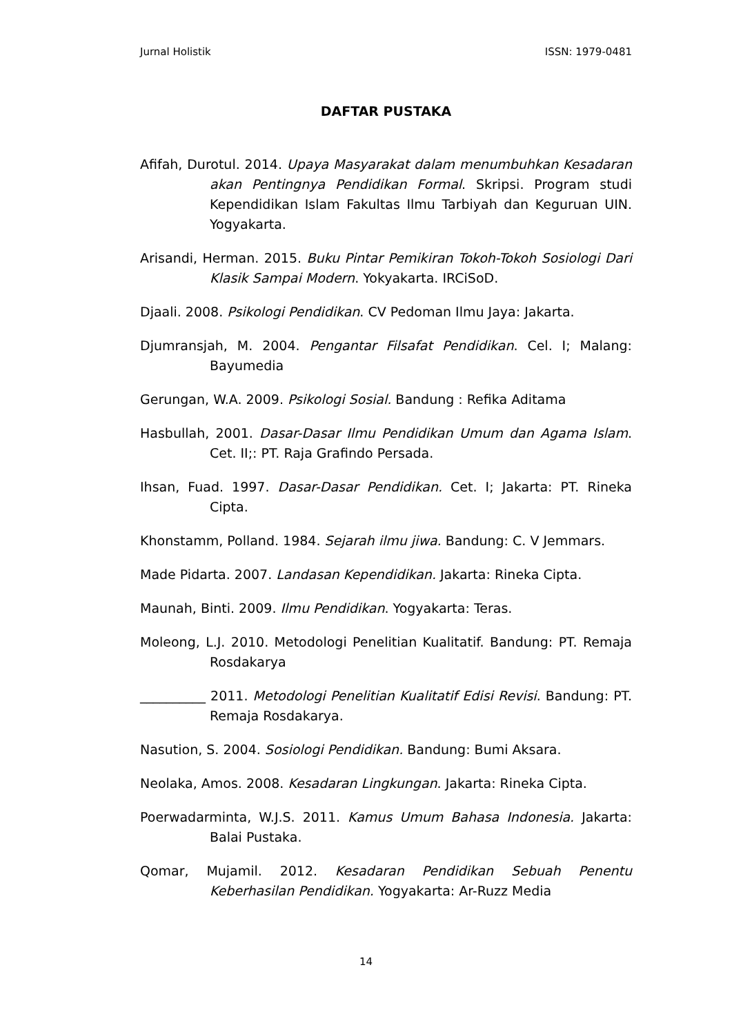Jurnal Holistik ISSN: 1979-0481
DAFTAR PUSTAKA
Afifah, Durotul. 2014. Upaya Masyarakat dalam menumbuhkan Kesadaran akan Pentingnya Pendidikan Formal. Skripsi. Program studi Kependidikan Islam Fakultas Ilmu Tarbiyah dan Keguruan UIN. Yogyakarta.
Arisandi, Herman. 2015. Buku Pintar Pemikiran Tokoh-Tokoh Sosiologi Dari Klasik Sampai Modern. Yokyakarta. IRCiSoD.
Djaali. 2008. Psikologi Pendidikan. CV Pedoman Ilmu Jaya: Jakarta.
Djumransjah, M. 2004. Pengantar Filsafat Pendidikan. Cel. I; Malang: Bayumedia
Gerungan, W.A. 2009. Psikologi Sosial. Bandung : Refika Aditama
Hasbullah, 2001. Dasar-Dasar Ilmu Pendidikan Umum dan Agama Islam. Cet. II;: PT. Raja Grafindo Persada.
Ihsan, Fuad. 1997. Dasar-Dasar Pendidikan. Cet. I; Jakarta: PT. Rineka Cipta.
Khonstamm, Polland. 1984. Sejarah ilmu jiwa. Bandung: C. V Jemmars.
Made Pidarta. 2007. Landasan Kependidikan. Jakarta: Rineka Cipta.
Maunah, Binti. 2009. Ilmu Pendidikan. Yogyakarta: Teras.
Moleong, L.J. 2010. Metodologi Penelitian Kualitatif. Bandung: PT. Remaja Rosdakarya
__________ 2011. Metodologi Penelitian Kualitatif Edisi Revisi. Bandung: PT. Remaja Rosdakarya.
Nasution, S. 2004. Sosiologi Pendidikan. Bandung: Bumi Aksara.
Neolaka, Amos. 2008. Kesadaran Lingkungan. Jakarta: Rineka Cipta.
Poerwadarminta, W.J.S. 2011. Kamus Umum Bahasa Indonesia. Jakarta: Balai Pustaka.
Qomar, Mujamil. 2012. Kesadaran Pendidikan Sebuah Penentu Keberhasilan Pendidikan. Yogyakarta: Ar-Ruzz Media
14